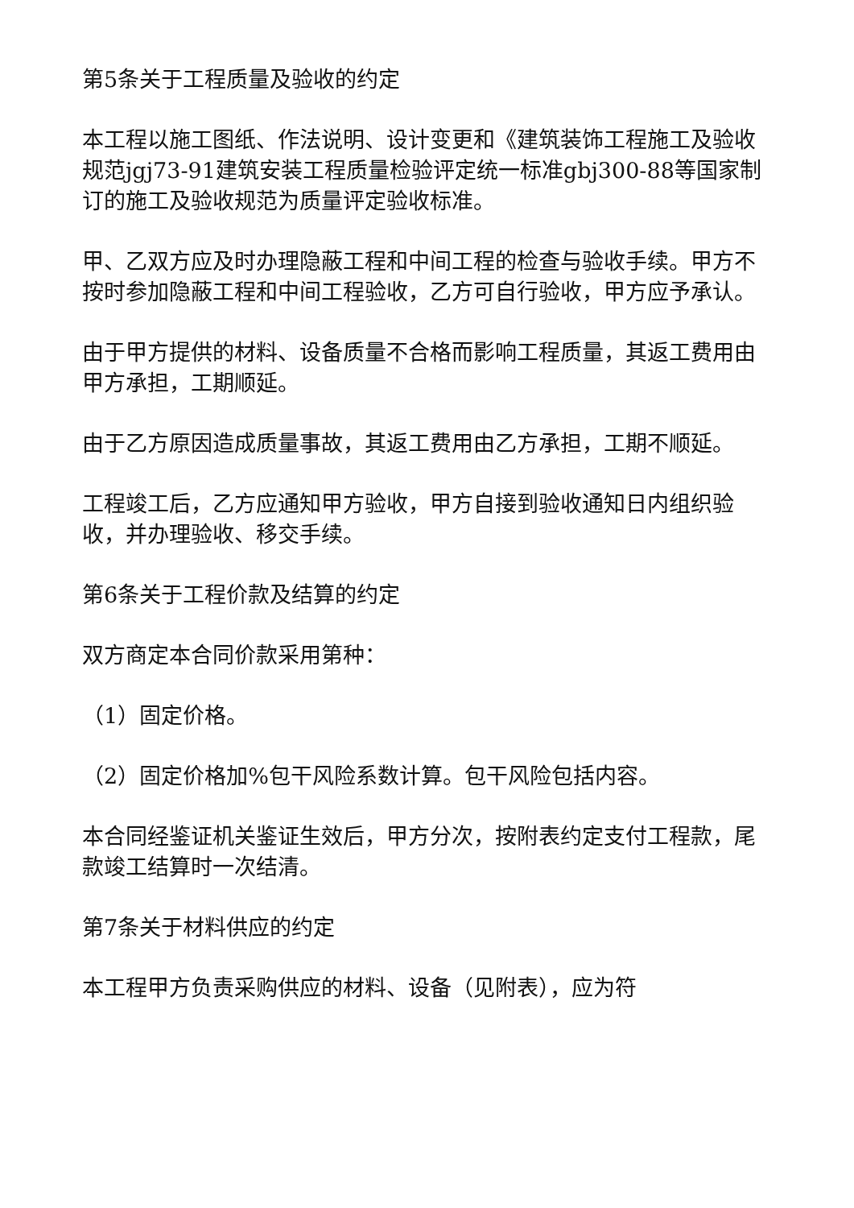第5条关于工程质量及验收的约定
本工程以施工图纸、作法说明、设计变更和《建筑装饰工程施工及验收规范jgj73-91建筑安装工程质量检验评定统一标准gbj300-88等国家制订的施工及验收规范为质量评定验收标准。
甲、乙双方应及时办理隐蔽工程和中间工程的检查与验收手续。甲方不按时参加隐蔽工程和中间工程验收，乙方可自行验收，甲方应予承认。
由于甲方提供的材料、设备质量不合格而影响工程质量，其返工费用由甲方承担，工期顺延。
由于乙方原因造成质量事故，其返工费用由乙方承担，工期不顺延。
工程竣工后，乙方应通知甲方验收，甲方自接到验收通知日内组织验收，并办理验收、移交手续。
第6条关于工程价款及结算的约定
双方商定本合同价款采用第种：
（1）固定价格。
（2）固定价格加%包干风险系数计算。包干风险包括内容。
本合同经鉴证机关鉴证生效后，甲方分次，按附表约定支付工程款，尾款竣工结算时一次结清。
第7条关于材料供应的约定
本工程甲方负责采购供应的材料、设备（见附表），应为符